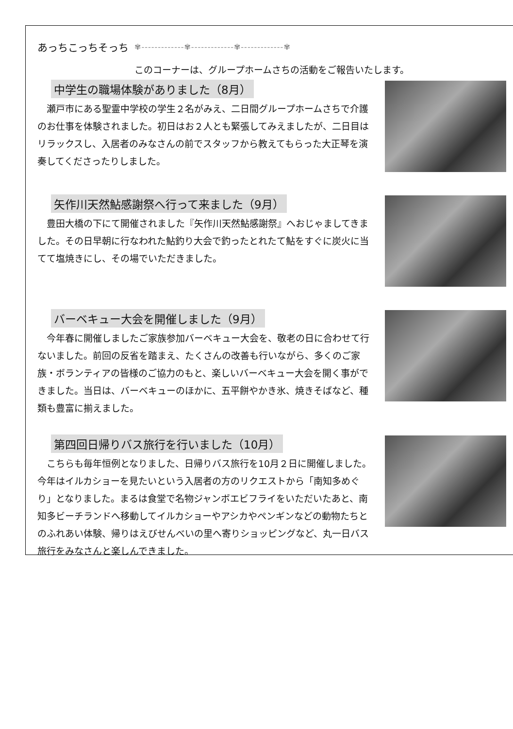あっちこっちそっち ✾-------------✾-------------✾-------------✾
このコーナーは、グループホームさちの活動をご報告いたします。
中学生の職場体験がありました（8月）
瀬戸市にある聖霊中学校の学生２名がみえ、二日間グループホームさちで介護のお仕事を体験されました。初日はお２人とも緊張してみえましたが、二日目はリラックスし、入居者のみなさんの前でスタッフから教えてもらった大正琴を演奏してくださったりしました。
矢作川天然鮎感謝祭へ行って来ました（9月）
豊田大橋の下にて開催されました『矢作川天然鮎感謝祭』へおじゃましてきました。その日早朝に行なわれた鮎釣り大会で釣ったとれたて鮎をすぐに炭火に当てて塩焼きにし、その場でいただきました。
バーベキュー大会を開催しました（9月）
今年春に開催しましたご家族参加バーベキュー大会を、敬老の日に合わせて行ないました。前回の反省を踏まえ、たくさんの改善も行いながら、多くのご家族・ボランティアの皆様のご協力のもと、楽しいバーベキュー大会を開く事ができました。当日は、バーベキューのほかに、五平餅やかき氷、焼きそばなど、種類も豊富に揃えました。
第四回日帰りバス旅行を行いました（10月）
こちらも毎年恒例となりました、日帰りバス旅行を10月２日に開催しました。今年はイルカショーを見たいという入居者の方のリクエストから「南知多めぐり」となりました。まるは食堂で名物ジャンボエビフライをいただいたあと、南知多ビーチランドへ移動してイルカショーやアシカやペンギンなどの動物たちとのふれあい体験、帰りはえびせんべいの里へ寄りショッピングなど、丸一日バス旅行をみなさんと楽しんできました。